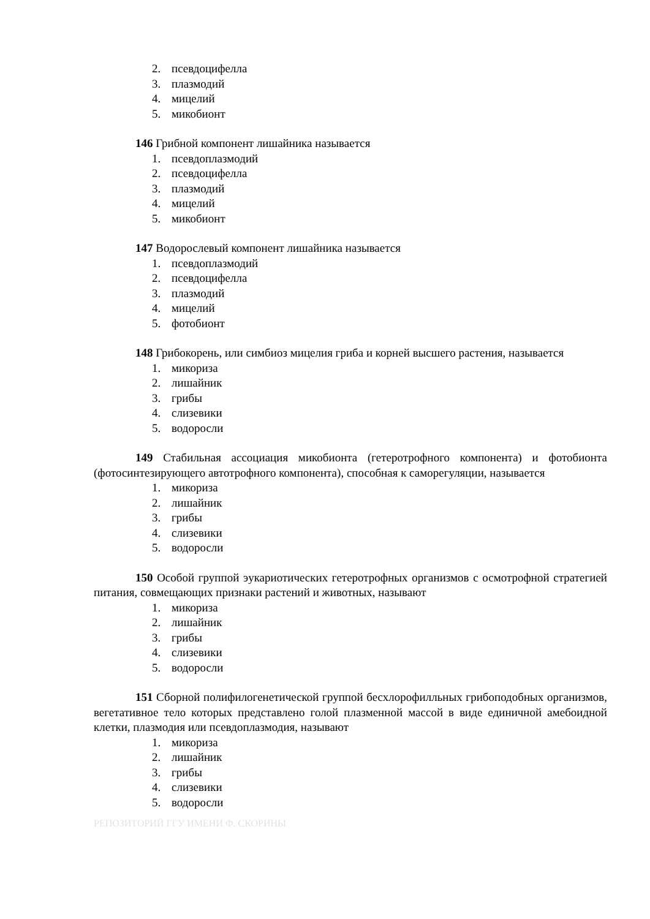2. псевдоцифелла
3. плазмодий
4. мицелий
5. микобионт
146 Грибной компонент лишайника называется
1. псевдоплазмодий
2. псевдоцифелла
3. плазмодий
4. мицелий
5. микобионт
147 Водорослевый компонент лишайника называется
1. псевдоплазмодий
2. псевдоцифелла
3. плазмодий
4. мицелий
5. фотобионт
148 Грибокорень, или симбиоз мицелия гриба и корней высшего растения, называется
1. микориза
2. лишайник
3. грибы
4. слизевики
5. водоросли
149 Стабильная ассоциация микобионта (гетеротрофного компонента) и фотобионта (фотосинтезирующего автотрофного компонента), способная к саморегуляции, называется
1. микориза
2. лишайник
3. грибы
4. слизевики
5. водоросли
150 Особой группой эукариотических гетеротрофных организмов с осмотрофной стратегией питания, совмещающих признаки растений и животных, называют
1. микориза
2. лишайник
3. грибы
4. слизевики
5. водоросли
151 Сборной полифилогенетической группой бесхлорофилльных грибоподобных организмов, вегетативное тело которых представлено голой плазменной массой в виде единичной амебоидной клетки, плазмодия или псевдоплазмодия, называют
1. микориза
2. лишайник
3. грибы
4. слизевики
5. водоросли
РЕПОЗИТОРИЙ ГГУ ИМЕНИ Ф. СКОРИНЫ